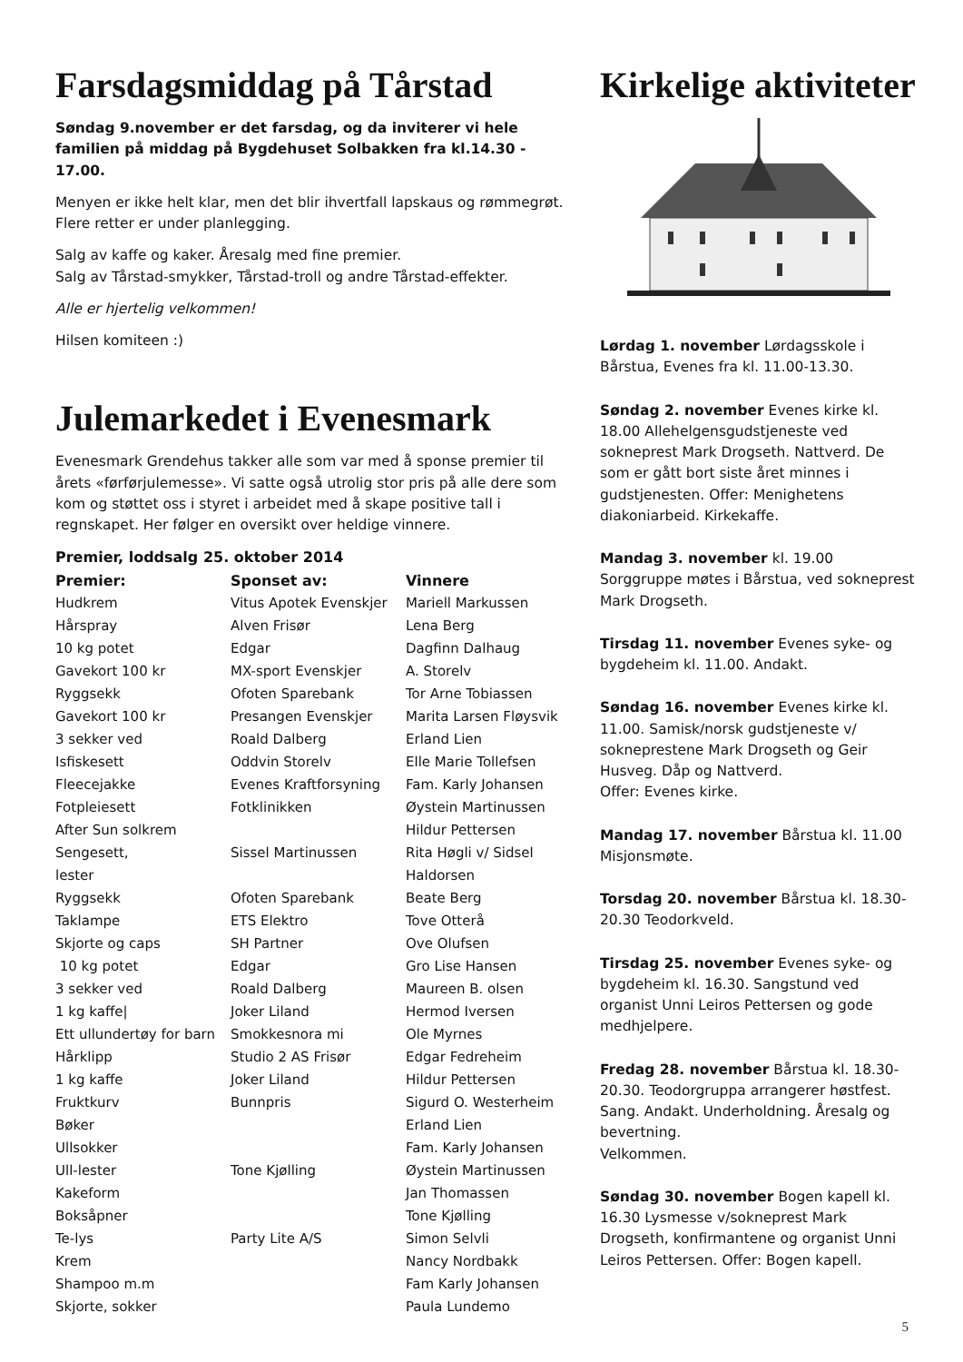Farsdagsmiddag på Tårstad
Søndag 9.november er det farsdag, og da inviterer vi hele familien på middag på Bygdehuset Solbakken fra kl.14.30 - 17.00.
Menyen er ikke helt klar, men det blir ihvertfall lapskaus og rømmegrøt. Flere retter er under planlegging.
Salg av kaffe og kaker. Åresalg med fine premier.
Salg av Tårstad-smykker, Tårstad-troll og andre Tårstad-effekter.
Alle er hjertelig velkommen!
Hilsen komiteen :)
Julemarkedet i Evenesmark
Evenesmark Grendehus takker alle som var med å sponse premier til årets «førførjulemesse». Vi satte også utrolig stor pris på alle dere som kom og støttet oss i styret i arbeidet med å skape positive tall i regnskapet. Her følger en oversikt over heldige vinnere.
Premier, loddsalg 25. oktober 2014
| Premier: | Sponset av: | Vinnere |
| --- | --- | --- |
| Hudkrem | Vitus Apotek Evenskjer | Mariell Markussen |
| Hårspray | Alven Frisør | Lena Berg |
| 10 kg potet | Edgar | Dagfinn Dalhaug |
| Gavekort 100 kr | MX-sport Evenskjer | A. Storelv |
| Ryggsekk | Ofoten Sparebank | Tor Arne Tobiassen |
| Gavekort 100 kr | Presangen Evenskjer | Marita Larsen Fløysvik |
| 3 sekker ved | Roald Dalberg | Erland Lien |
| Isfiskesett | Oddvin Storelv | Elle Marie Tollefsen |
| Fleecejakke | Evenes Kraftforsyning | Fam. Karly Johansen |
| Fotpleiesett | Fotklinikken | Øystein Martinussen |
| After Sun solkrem | | Hildur Pettersen |
| Sengesett, lester | Sissel Martinussen | Rita Høgli v/ Sidsel Haldorsen |
| Ryggsekk | Ofoten Sparebank | Beate Berg |
| Taklampe | ETS Elektro | Tove Otterå |
| Skjorte og caps | SH Partner | Ove Olufsen |
| 10 kg potet | Edgar | Gro Lise Hansen |
| 3 sekker ved | Roald Dalberg | Maureen B. olsen |
| 1 kg kaffe/ | Joker Liland | Hermod Iversen |
| Ett ullundertøy for barn | Smokkesnora mi | Ole Myrnes |
| Hårklipp | Studio 2 AS Frisør | Edgar Fedreheim |
| 1 kg kaffe | Joker Liland | Hildur Pettersen |
| Fruktkurv | Bunnpris | Sigurd O. Westerheim |
| Bøker | | Erland Lien |
| Ullsokker | | Fam. Karly Johansen |
| Ull-lester | Tone Kjølling | Øystein Martinussen |
| Kakeform | | Jan Thomassen |
| Boksåpner | | Tone Kjølling |
| Te-lys | Party Lite A/S | Simon Selvli |
| Krem | | Nancy Nordbakk |
| Shampoo m.m | | Fam Karly Johansen |
| Skjorte, sokker | | Paula Lundemo |
Kirkelige aktiviteter
Lørdag 1. november Lørdagsskole i Bårstua, Evenes fra kl. 11.00-13.30.
Søndag 2. november Evenes kirke kl. 18.00 Allehelgensgudstjeneste ved sokneprest Mark Drogseth. Nattverd. De som er gått bort siste året minnes i gudstjenesten. Offer: Menighetens diakoniarbeid. Kirkekaffe.
Mandag 3. november kl. 19.00
Sorggruppe møtes i Bårstua, ved sokneprest Mark Drogseth.
Tirsdag 11. november Evenes syke- og bygdeheim kl. 11.00. Andakt.
Søndag 16. november Evenes kirke kl. 11.00. Samisk/norsk gudstjeneste v/ sokneprestene Mark Drogseth og Geir Husveg. Dåp og Nattverd.
Offer: Evenes kirke.
Mandag 17. november Bårstua kl. 11.00 Misjonsmøte.
Torsdag 20. november Bårstua kl. 18.30-20.30 Teodorkveld.
Tirsdag 25. november Evenes syke- og bygdeheim kl. 16.30. Sangstund ved organist Unni Leiros Pettersen og gode medhjelpere.
Fredag 28. november Bårstua kl. 18.30-20.30. Teodorgruppa arrangerer høstfest. Sang. Andakt. Underholdning. Åresalg og bevertning.
Velkommen.
Søndag 30. november Bogen kapell kl. 16.30 Lysmesse v/sokneprest Mark Drogseth, konfirmantene og organist Unni Leiros Pettersen. Offer: Bogen kapell.
5